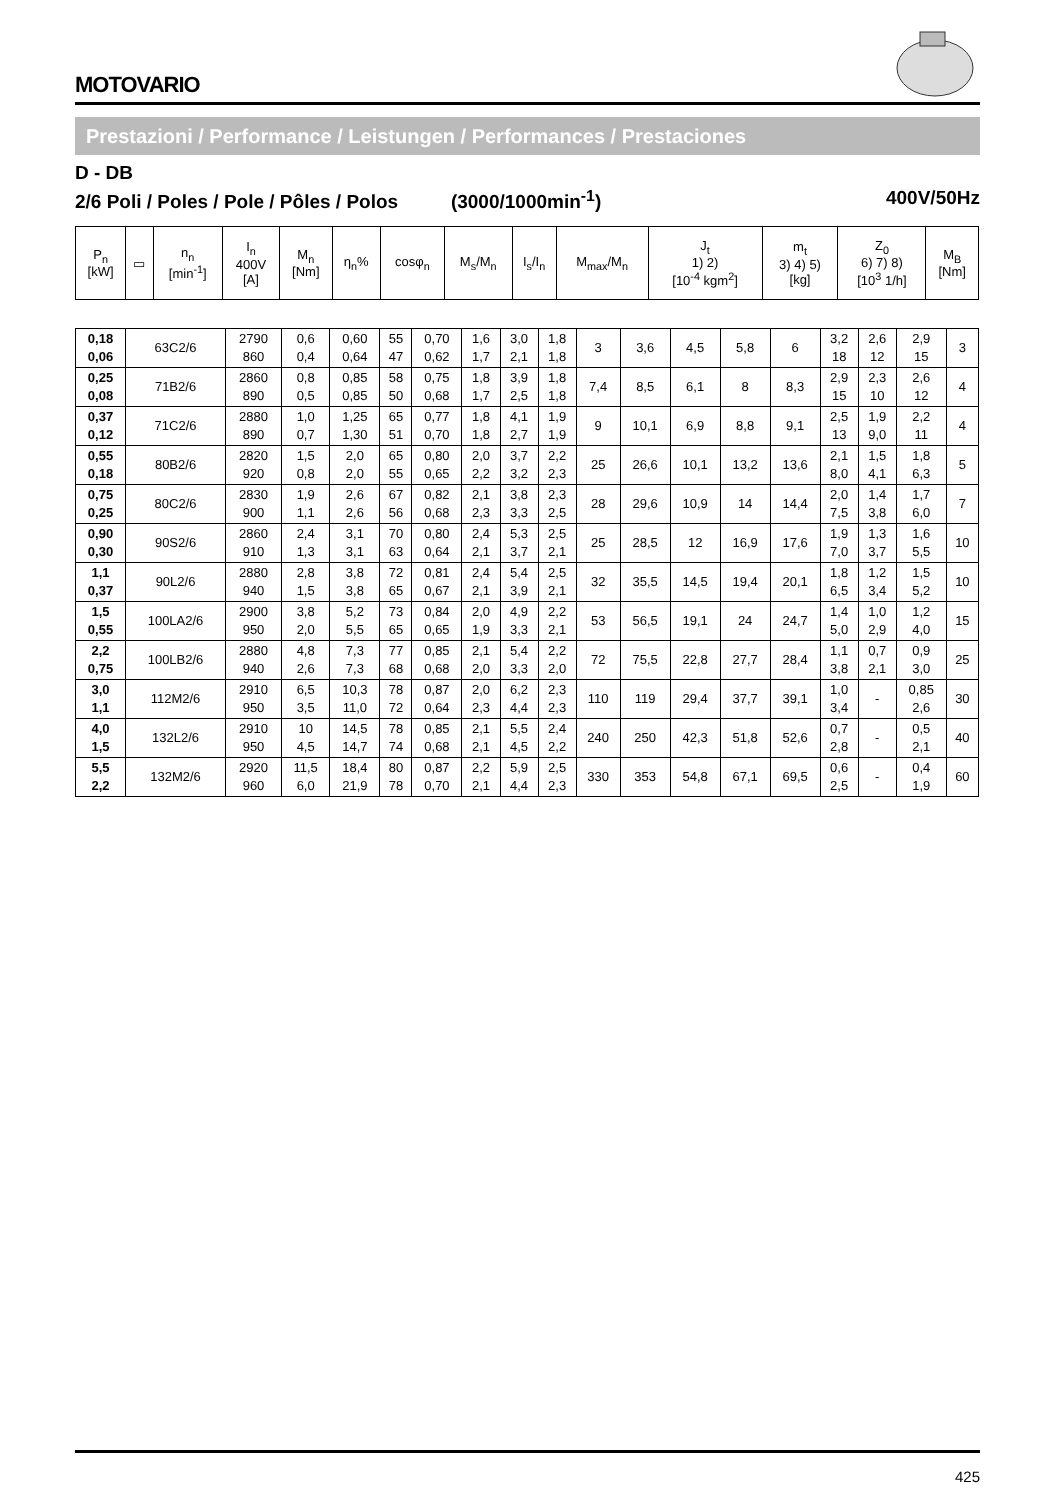MOTOVARIO
Prestazioni / Performance / Leistungen / Performances / Prestaciones
D - DB
2/6 Poli / Poles / Pole / Pôles / Polos (3000/1000min<sup>-1</sup>) 400V/50Hz
| P<sub>n</sub> [kW] | ▭ | n<sub>n</sub> [min<sup>-1</sup>] | I<sub>n</sub> 400V [A] | M<sub>n</sub> [Nm] | η<sub>n</sub>% | cosφ<sub>n</sub> | M<sub>s</sub>/M<sub>n</sub> | I<sub>s</sub>/I<sub>n</sub> | M<sub>max</sub>/M<sub>n</sub> | J<sub>t</sub> 1) 2) [10<sup>-4</sup> kgm<sup>2</sup>] | m<sub>t</sub> 3) 4) 5) [kg] | Z<sub>0</sub> 6) 7) 8) [10<sup>3</sup> 1/h] | M<sub>B</sub> [Nm] |
| --- | --- | --- | --- | --- | --- | --- | --- | --- | --- | --- | --- | --- | --- |
| 0,18 0,06 | 63C2/6 | 2790 860 | 0,6 0,4 | 0,60 0,64 | 55 47 | 0,70 0,62 | 1,6 1,7 | 3,0 2,1 | 1,8 1,8 | 3 | 3,6 | 4,5 | 5,8 | 6 | 3,2 18 | 2,6 12 | 2,9 15 | 3 |
| 0,25 0,08 | 71B2/6 | 2860 890 | 0,8 0,5 | 0,85 0,85 | 58 50 | 0,75 0,68 | 1,8 1,7 | 3,9 2,5 | 1,8 1,8 | 7,4 | 8,5 | 6,1 | 8 | 8,3 | 2,9 15 | 2,3 10 | 2,6 12 | 4 |
| 0,37 0,12 | 71C2/6 | 2880 890 | 1,0 0,7 | 1,25 1,30 | 65 51 | 0,77 0,70 | 1,8 1,8 | 4,1 2,7 | 1,9 1,9 | 9 | 10,1 | 6,9 | 8,8 | 9,1 | 2,5 13 | 1,9 9,0 | 2,2 11 | 4 |
| 0,55 0,18 | 80B2/6 | 2820 920 | 1,5 0,8 | 2,0 2,0 | 65 55 | 0,80 0,65 | 2,0 2,2 | 3,7 3,2 | 2,2 2,3 | 25 | 26,6 | 10,1 | 13,2 | 13,6 | 2,1 8,0 | 1,5 4,1 | 1,8 6,3 | 5 |
| 0,75 0,25 | 80C2/6 | 2830 900 | 1,9 1,1 | 2,6 2,6 | 67 56 | 0,82 0,68 | 2,1 2,3 | 3,8 3,3 | 2,3 2,5 | 28 | 29,6 | 10,9 | 14 | 14,4 | 2,0 7,5 | 1,4 3,8 | 1,7 6,0 | 7 |
| 0,90 0,30 | 90S2/6 | 2860 910 | 2,4 1,3 | 3,1 3,1 | 70 63 | 0,80 0,64 | 2,4 2,1 | 5,3 3,7 | 2,5 2,1 | 25 | 28,5 | 12 | 16,9 | 17,6 | 1,9 7,0 | 1,3 3,7 | 1,6 5,5 | 10 |
| 1,1 0,37 | 90L2/6 | 2880 940 | 2,8 1,5 | 3,8 3,8 | 72 65 | 0,81 0,67 | 2,4 2,1 | 5,4 3,9 | 2,5 2,1 | 32 | 35,5 | 14,5 | 19,4 | 20,1 | 1,8 6,5 | 1,2 3,4 | 1,5 5,2 | 10 |
| 1,5 0,55 | 100LA2/6 | 2900 950 | 3,8 2,0 | 5,2 5,5 | 73 65 | 0,84 0,65 | 2,0 1,9 | 4,9 3,3 | 2,2 2,1 | 53 | 56,5 | 19,1 | 24 | 24,7 | 1,4 5,0 | 1,0 2,9 | 1,2 4,0 | 15 |
| 2,2 0,75 | 100LB2/6 | 2880 940 | 4,8 2,6 | 7,3 7,3 | 77 68 | 0,85 0,68 | 2,1 2,0 | 5,4 3,3 | 2,2 2,0 | 72 | 75,5 | 22,8 | 27,7 | 28,4 | 1,1 3,8 | 0,7 2,1 | 0,9 3,0 | 25 |
| 3,0 1,1 | 112M2/6 | 2910 950 | 6,5 3,5 | 10,3 11,0 | 78 72 | 0,87 0,64 | 2,0 2,3 | 6,2 4,4 | 2,3 2,3 | 110 | 119 | 29,4 | 37,7 | 39,1 | 1,0 3,4 | - | 0,85 2,6 | 30 |
| 4,0 1,5 | 132L2/6 | 2910 950 | 10 4,5 | 14,5 14,7 | 78 74 | 0,85 0,68 | 2,1 2,1 | 5,5 4,5 | 2,4 2,2 | 240 | 250 | 42,3 | 51,8 | 52,6 | 0,7 2,8 | - | 0,5 2,1 | 40 |
| 5,5 2,2 | 132M2/6 | 2920 960 | 11,5 6,0 | 18,4 21,9 | 80 78 | 0,87 0,70 | 2,2 2,1 | 5,9 4,4 | 2,5 2,3 | 330 | 353 | 54,8 | 67,1 | 69,5 | 0,6 2,5 | - | 0,4 1,9 | 60 |
425